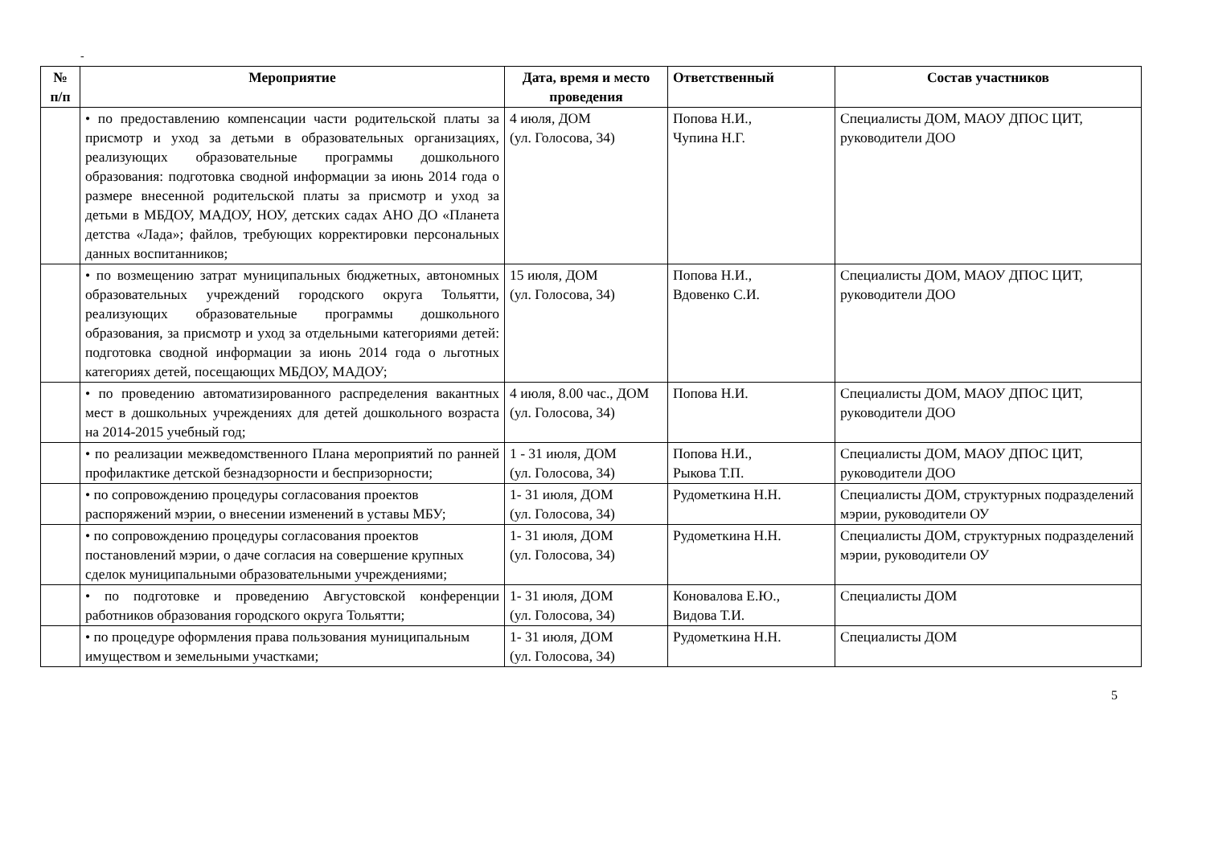-
| № п/п | Мероприятие | Дата, время и место проведения | Ответственный | Состав участников |
| --- | --- | --- | --- | --- |
| | • по предоставлению компенсации части родительской платы за присмотр и уход за детьми в образовательных организациях, реализующих образовательные программы дошкольного образования: подготовка сводной информации за июнь 2014 года о размере внесенной родительской платы за присмотр и уход за детьми в МБДОУ, МАДОУ, НОУ, детских садах АНО ДО «Планета детства «Лада»; файлов, требующих корректировки персональных данных воспитанников; | 4 июля, ДОМ (ул. Голосова, 34) | Попова Н.И., Чупина Н.Г. | Специалисты ДОМ, МАОУ ДПОС ЦИТ, руководители ДОО |
| | • по возмещению затрат муниципальных бюджетных, автономных образовательных учреждений городского округа Тольятти, реализующих образовательные программы дошкольного образования, за присмотр и уход за отдельными категориями детей: подготовка сводной информации за июнь 2014 года о льготных категориях детей, посещающих МБДОУ, МАДОУ; | 15 июля, ДОМ (ул. Голосова, 34) | Попова Н.И., Вдовенко С.И. | Специалисты ДОМ, МАОУ ДПОС ЦИТ, руководители ДОО |
| | • по проведению автоматизированного распределения вакантных мест в дошкольных учреждениях для детей дошкольного возраста на 2014-2015 учебный год; | 4 июля, 8.00 час., ДОМ (ул. Голосова, 34) | Попова Н.И. | Специалисты ДОМ, МАОУ ДПОС ЦИТ, руководители ДОО |
| | • по реализации межведомственного Плана мероприятий по ранней профилактике детской безнадзорности и беспризорности; | 1 - 31 июля, ДОМ (ул. Голосова, 34) | Попова Н.И., Рыкова Т.П. | Специалисты ДОМ, МАОУ ДПОС ЦИТ, руководители ДОО |
| | • по сопровождению процедуры согласования проектов распоряжений мэрии, о внесении изменений в уставы МБУ; | 1- 31 июля, ДОМ (ул. Голосова, 34) | Рудометкина Н.Н. | Специалисты ДОМ, структурных подразделений мэрии, руководители ОУ |
| | • по сопровождению процедуры согласования проектов постановлений мэрии, о даче согласия на совершение крупных сделок муниципальными образовательными учреждениями; | 1- 31 июля, ДОМ (ул. Голосова, 34) | Рудометкина Н.Н. | Специалисты ДОМ, структурных подразделений мэрии, руководители ОУ |
| | • по подготовке и проведению Августовской конференции работников образования городского округа Тольятти; | 1- 31 июля, ДОМ (ул. Голосова, 34) | Коновалова Е.Ю., Видова Т.И. | Специалисты ДОМ |
| | • по процедуре оформления права пользования муниципальным имуществом и земельными участками; | 1- 31 июля, ДОМ (ул. Голосова, 34) | Рудометкина Н.Н. | Специалисты ДОМ |
5